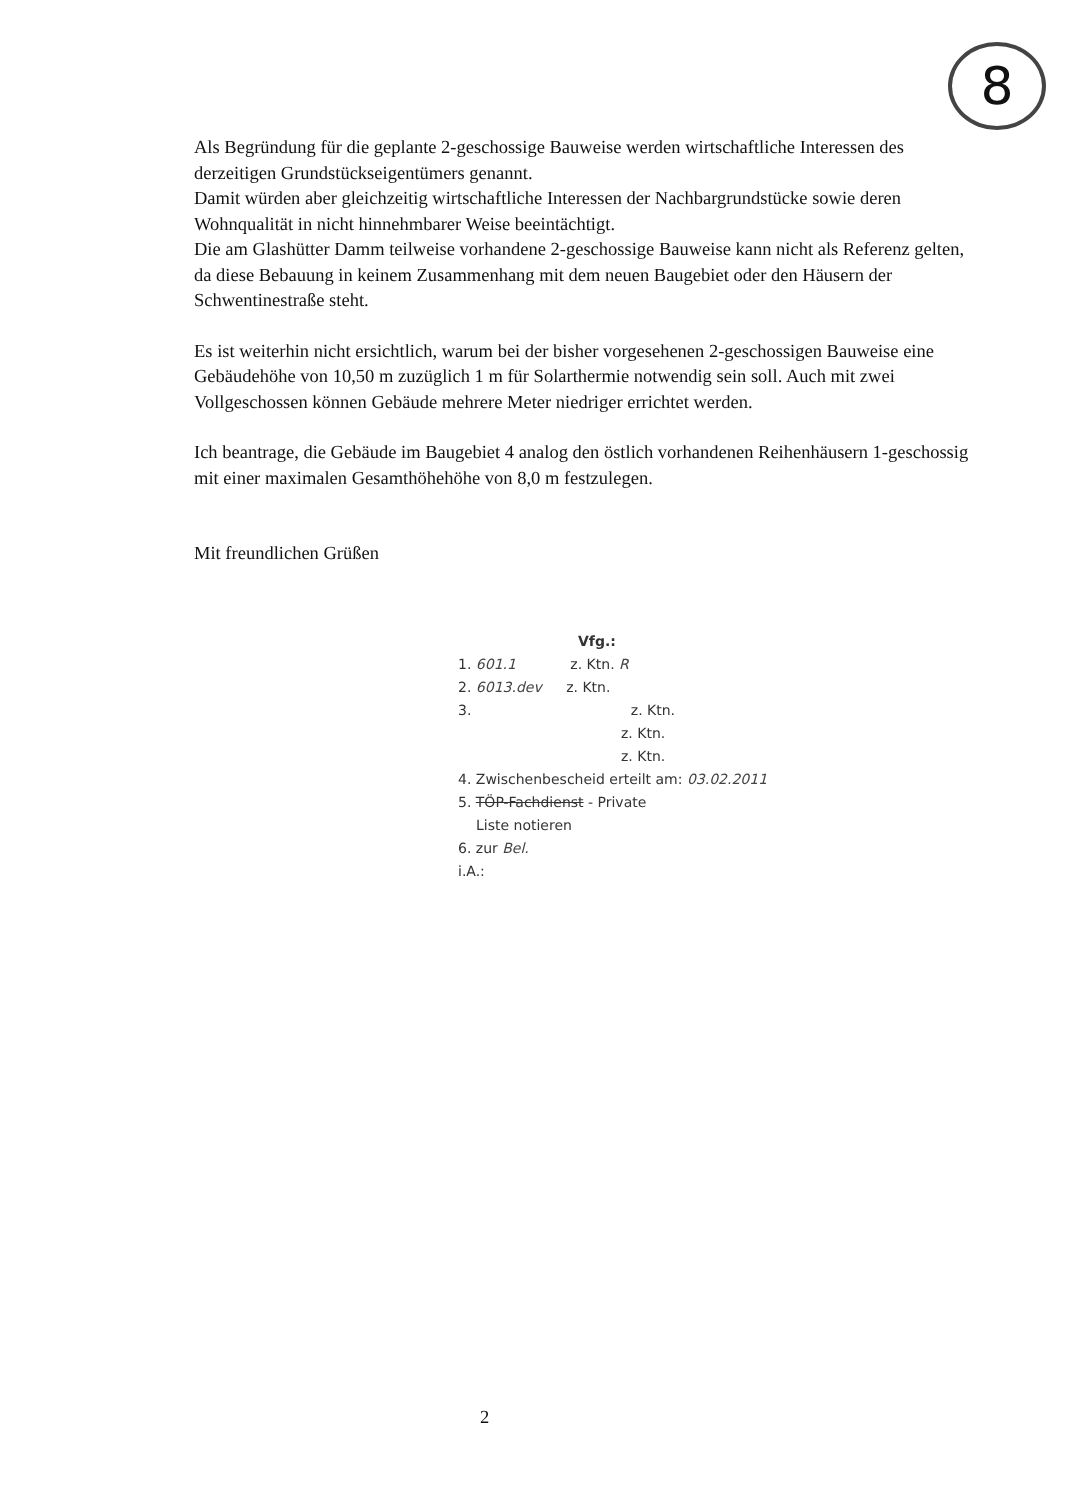8
Als Begründung für die geplante 2-geschossige Bauweise werden wirtschaftliche Interessen des derzeitigen Grundstückseigentümers genannt.
Damit würden aber gleichzeitig wirtschaftliche Interessen der Nachbargrundstücke sowie deren Wohnqualität in nicht hinnehmbarer Weise beeintächtigt.
Die am Glashütter Damm teilweise vorhandene 2-geschossige Bauweise kann nicht als Referenz gelten, da diese Bebauung in keinem Zusammenhang mit dem neuen Baugebiet oder den Häusern der Schwentinestraße steht.
Es ist weiterhin nicht ersichtlich, warum bei der bisher vorgesehenen 2-geschossigen Bauweise eine Gebäudehöhe von 10,50 m zuzüglich 1 m für Solarthermie notwendig sein soll. Auch mit zwei Vollgeschossen können Gebäude mehrere Meter niedriger errichtet werden.
Ich beantrage, die Gebäude im Baugebiet 4 analog den östlich vorhandenen Reihenhäusern 1-geschossig mit einer maximalen Gesamthöhehöhe von 8,0 m festzulegen.
Mit freundlichen Grüßen
Vfg.:
1. 601.1 z. Ktn. R
2. 6013.dev z. Ktn.
3. z. Ktn.
z. Ktn.
z. Ktn.
4. Zwischenbescheid erteilt am: 03.02.2011
5. TÖP-Fachdienst - Private
Liste notieren
6. zur Bel.
i.A.:
2